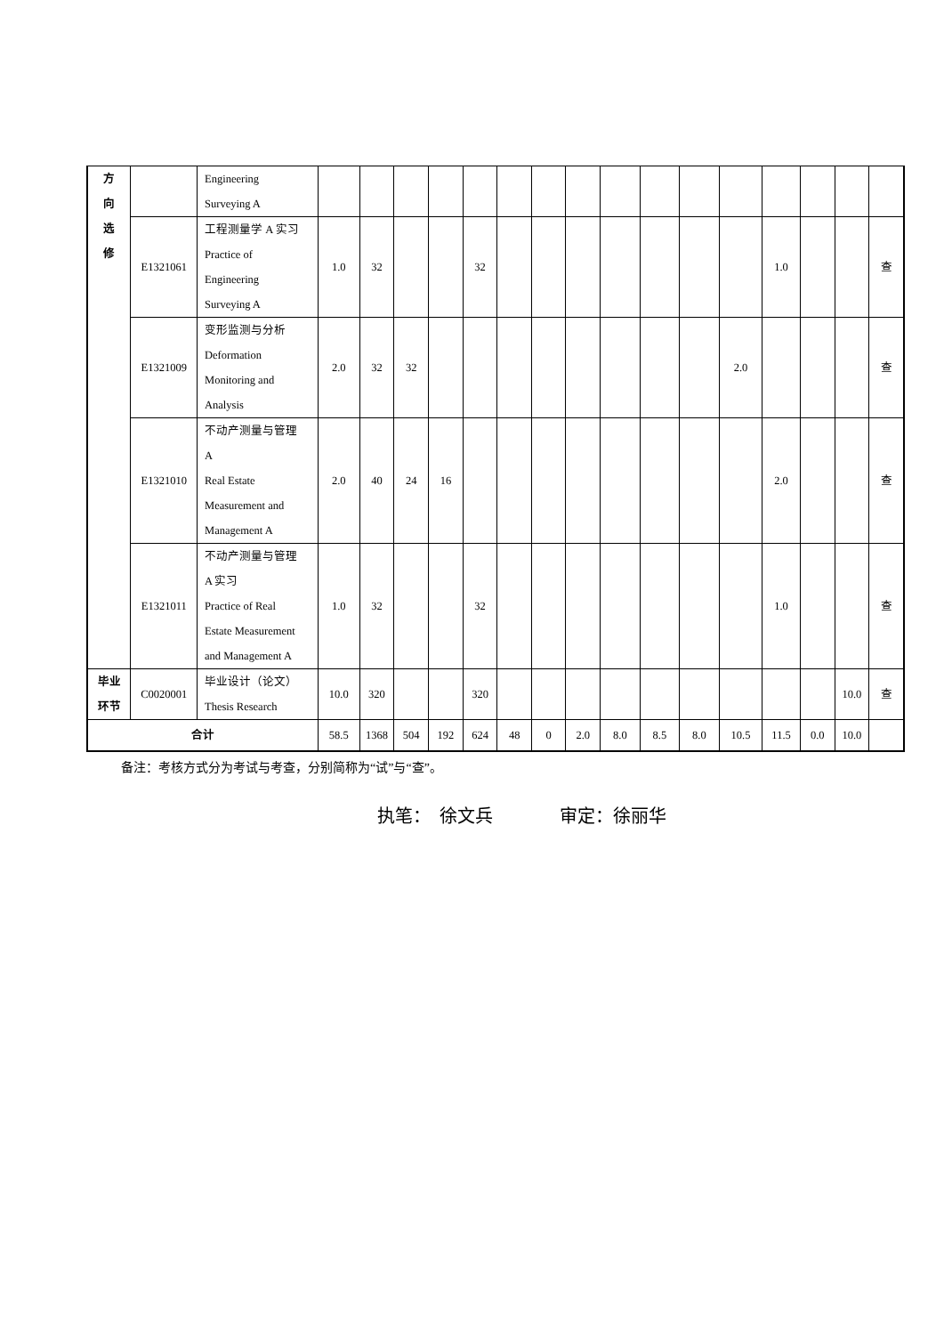| 方 向 选 修 | | Engineering Surveying A | | | | | | | | | | | | | | | | |
| | E1321061 | 工程测量学 A 实习 Practice of Engineering Surveying A | 1.0 | 32 | | | 32 | | | | | | | | 1.0 | | | 查 |
| | E1321009 | 变形监测与分析 Deformation Monitoring and Analysis | 2.0 | 32 | 32 | | | | | | | | | 2.0 | | | | 查 |
| | E1321010 | 不动产测量与管理 A Real Estate Measurement and Management A | 2.0 | 40 | 24 | 16 | | | | | | | | | 2.0 | | | 查 |
| | E1321011 | 不动产测量与管理 A 实习 Practice of Real Estate Measurement and Management A | 1.0 | 32 | | | 32 | | | | | | | | 1.0 | | | 查 |
| 毕业 环节 | C0020001 | 毕业设计（论文） Thesis Research | 10.0 | 320 | | | 320 | | | | | | | | | | 10.0 | 查 |
| 合计 | | | 58.5 | 1368 | 504 | 192 | 624 | 48 | 0 | 2.0 | 8.0 | 8.5 | 8.0 | 10.5 | 11.5 | 0.0 | 10.0 | |
备注：考核方式分为考试与考查，分别简称为“试”与“查”。
执笔： 徐文兵 审定：徐丽华